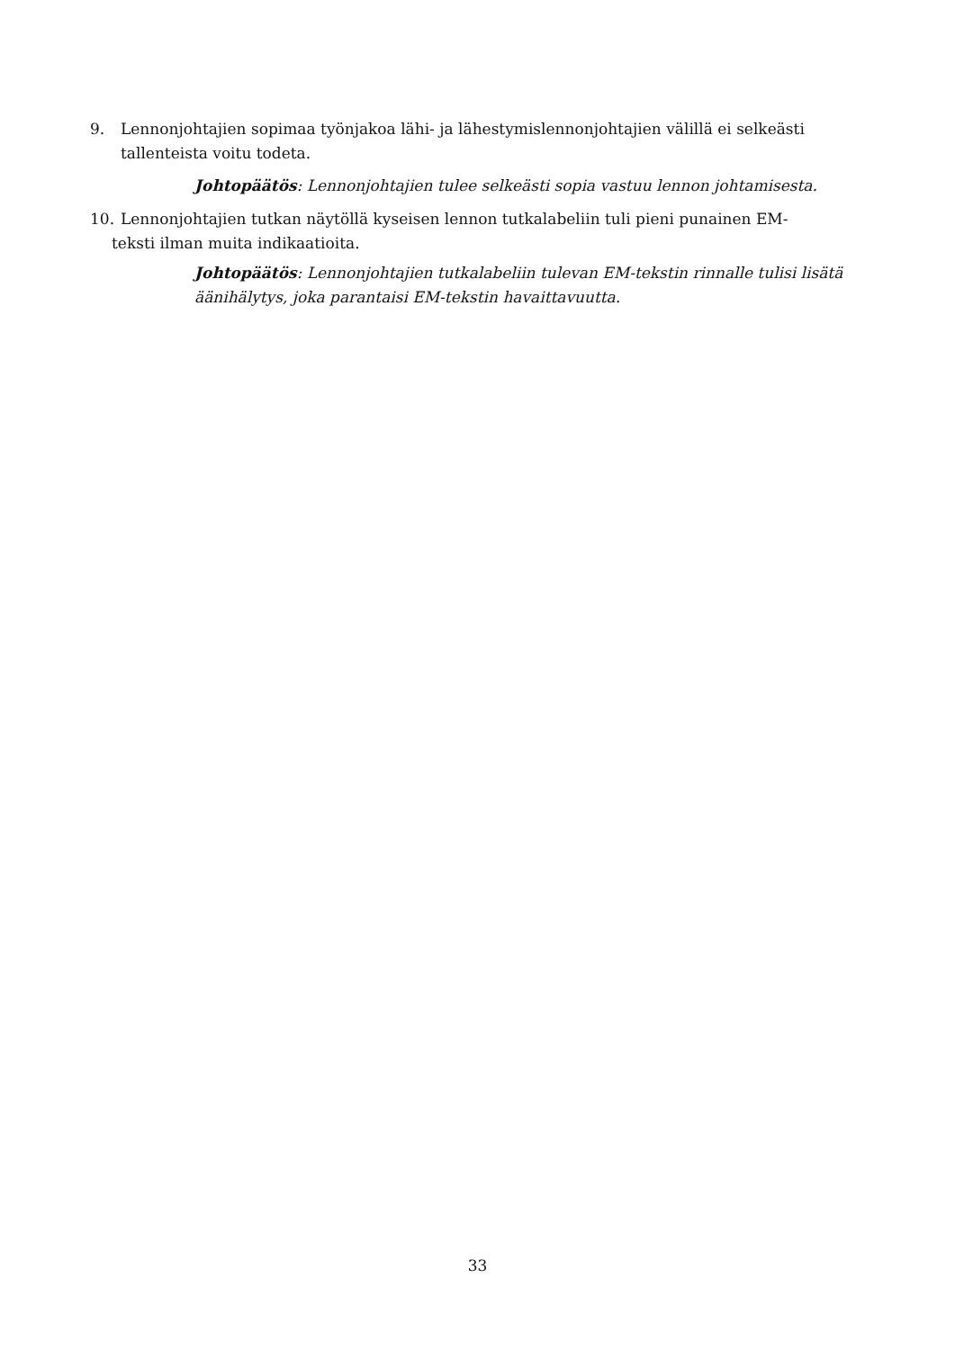9. Lennonjohtajien sopimaa työnjakoa lähi- ja lähestymislennonjohtajien välillä ei selkeästi
tallenteista voitu todeta.
Johtopäätös: Lennonjohtajien tulee selkeästi sopia vastuu lennon johtamisesta.
10. Lennonjohtajien tutkan näytöllä kyseisen lennon tutkalabeliin tuli pieni punainen EM-
teksti ilman muita indikaatioita.
Johtopäätös: Lennonjohtajien tutkalabeliin tulevan EM-tekstin rinnalle tulisi lisätä äänihälytys, joka parantaisi EM-tekstin havaittavuutta.
33